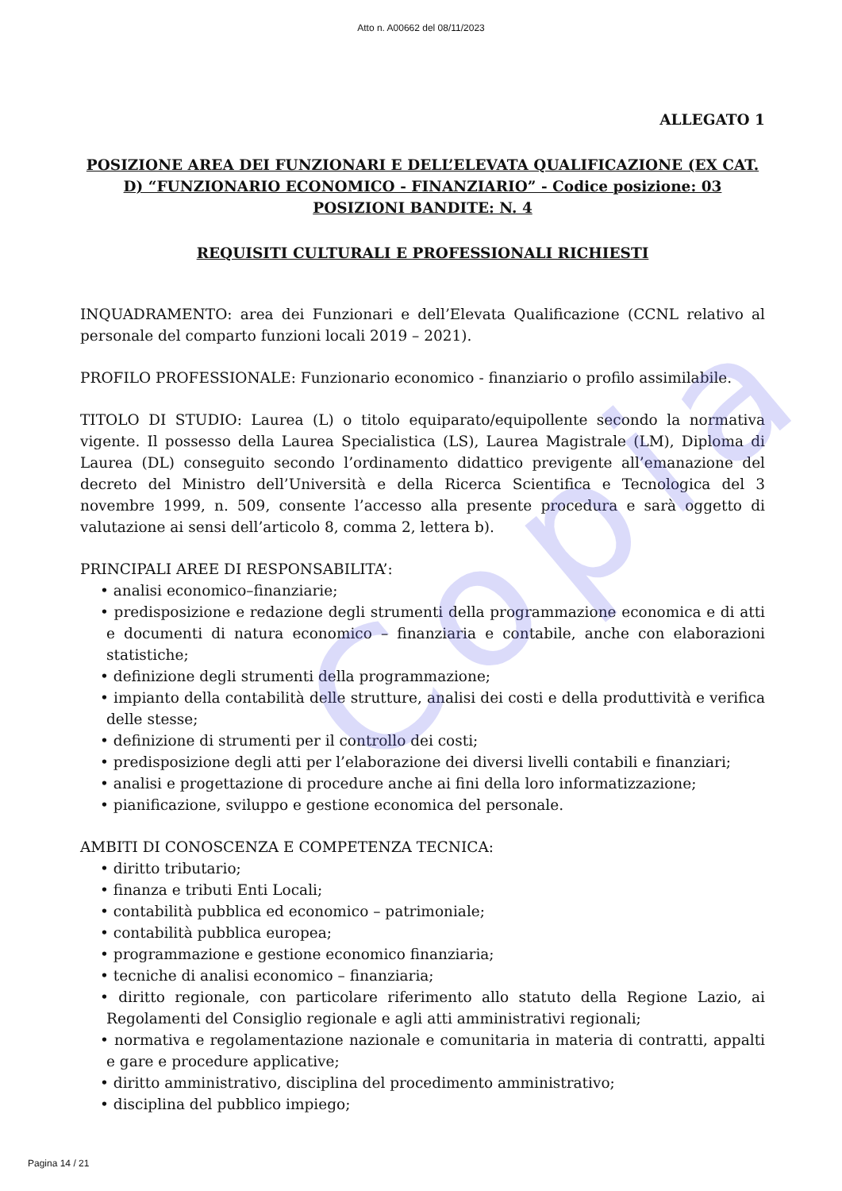Copia
Atto n. A00662 del 08/11/2023
ALLEGATO 1
POSIZIONE AREA DEI FUNZIONARI E DELL’ELEVATA QUALIFICAZIONE (EX CAT. D) “FUNZIONARIO ECONOMICO - FINANZIARIO” - Codice posizione: 03
POSIZIONI BANDITE: N. 4
REQUISITI CULTURALI E PROFESSIONALI RICHIESTI
INQUADRAMENTO: area dei Funzionari e dell’Elevata Qualificazione (CCNL relativo al personale del comparto funzioni locali 2019 – 2021).
PROFILO PROFESSIONALE: Funzionario economico - finanziario o profilo assimilabile.
TITOLO DI STUDIO: Laurea (L) o titolo equiparato/equipollente secondo la normativa vigente. Il possesso della Laurea Specialistica (LS), Laurea Magistrale (LM), Diploma di Laurea (DL) conseguito secondo l’ordinamento didattico previgente all’emanazione del decreto del Ministro dell’Università e della Ricerca Scientifica e Tecnologica del 3 novembre 1999, n. 509, consente l’accesso alla presente procedura e sarà oggetto di valutazione ai sensi dell’articolo 8, comma 2, lettera b).
PRINCIPALI AREE DI RESPONSABILITA’:
• analisi economico–finanziarie;
• predisposizione e redazione degli strumenti della programmazione economica e di atti e documenti di natura economico – finanziaria e contabile, anche con elaborazioni statistiche;
• definizione degli strumenti della programmazione;
• impianto della contabilità delle strutture, analisi dei costi e della produttività e verifica delle stesse;
• definizione di strumenti per il controllo dei costi;
• predisposizione degli atti per l’elaborazione dei diversi livelli contabili e finanziari;
• analisi e progettazione di procedure anche ai fini della loro informatizzazione;
• pianificazione, sviluppo e gestione economica del personale.
AMBITI DI CONOSCENZA E COMPETENZA TECNICA:
• diritto tributario;
• finanza e tributi Enti Locali;
• contabilità pubblica ed economico – patrimoniale;
• contabilità pubblica europea;
• programmazione e gestione economico finanziaria;
• tecniche di analisi economico – finanziaria;
• diritto regionale, con particolare riferimento allo statuto della Regione Lazio, ai Regolamenti del Consiglio regionale e agli atti amministrativi regionali;
• normativa e regolamentazione nazionale e comunitaria in materia di contratti, appalti e gare e procedure applicative;
• diritto amministrativo, disciplina del procedimento amministrativo;
• disciplina del pubblico impiego;
Pagina 14 / 21